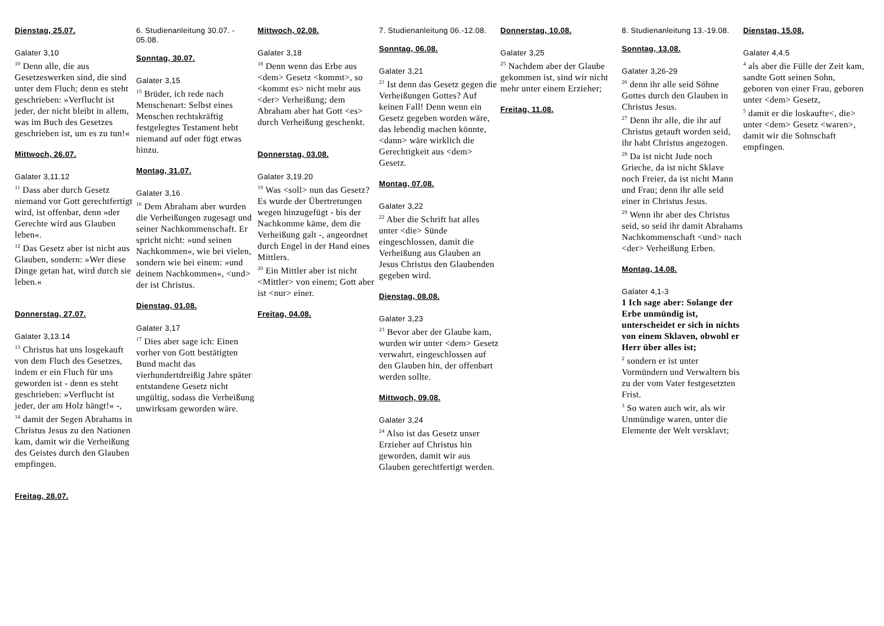Dienstag, 25.07.
Galater 3,10
<sup>10</sup> Denn alle, die aus Gesetzeswerken sind, die sind unter dem Fluch; denn es steht geschrieben: »Verflucht ist jeder, der nicht bleibt in allem, was im Buch des Gesetzes geschrieben ist, um es zu tun!«
Mittwoch, 26.07.
Galater 3,11.12
<sup>11</sup> Dass aber durch Gesetz niemand vor Gott gerechtfertigt wird, ist offenbar, denn »der Gerechte wird aus Glauben leben«.
<sup>12</sup> Das Gesetz aber ist nicht aus Glauben, sondern: »Wer diese Dinge getan hat, wird durch sie leben.«
Donnerstag, 27.07.
Galater 3,13.14
<sup>13</sup> Christus hat uns losgekauft von dem Fluch des Gesetzes, indem er ein Fluch für uns geworden ist - denn es steht geschrieben: »Verflucht ist jeder, der am Holz hängt!« -,
<sup>14</sup> damit der Segen Abrahams in Christus Jesus zu den Nationen kam, damit wir die Verheißung des Geistes durch den Glauben empfingen.
Freitag, 28.07.
6. Studienanleitung 30.07. - 05.08.
Sonntag, 30.07.
Galater 3,15
<sup>15</sup> Brüder, ich rede nach Menschenart: Selbst eines Menschen rechtskräftig festgelegtes Testament hebt niemand auf oder fügt etwas hinzu.
Montag, 31.07.
Galater 3,16
<sup>16</sup> Dem Abraham aber wurden die Verheißungen zugesagt und seiner Nachkommenschaft. Er spricht nicht: »und seinen Nachkommen«, wie bei vielen, sondern wie bei einem: »und deinem Nachkommen«, <und> der ist Christus.
Dienstag, 01.08.
Galater 3,17
<sup>17</sup> Dies aber sage ich: Einen vorher von Gott bestätigten Bund macht das vierhundertdreißig Jahre später entstandene Gesetz nicht ungültig, sodass die Verheißung unwirksam geworden wäre.
Mittwoch, 02.08.
Galater 3,18
<sup>18</sup> Denn wenn das Erbe aus <dem> Gesetz <kommt>, so <kommt es> nicht mehr aus <der> Verheißung; dem Abraham aber hat Gott <es> durch Verheißung geschenkt.
Donnerstag, 03.08.
Galater 3,19.20
<sup>19</sup> Was <soll> nun das Gesetz? Es wurde der Übertretungen wegen hinzugefügt - bis der Nachkomme käme, dem die Verheißung galt -, angeordnet durch Engel in der Hand eines Mittlers.
<sup>20</sup> Ein Mittler aber ist nicht <Mittler> von einem; Gott aber ist <nur> einer.
Freitag, 04.08.
7. Studienanleitung 06.-12.08.
Sonntag, 06.08.
Galater 3,21
<sup>21</sup> Ist denn das Gesetz gegen die Verheißungen Gottes? Auf keinen Fall! Denn wenn ein Gesetz gegeben worden wäre, das lebendig machen könnte, <dann> wäre wirklich die Gerechtigkeit aus <dem> Gesetz.
Montag, 07.08.
Galater 3,22
<sup>22</sup> Aber die Schrift hat alles unter <die> Sünde eingeschlossen, damit die Verheißung aus Glauben an Jesus Christus den Glaubenden gegeben wird.
Dienstag, 08.08.
Galater 3,23
<sup>23</sup> Bevor aber der Glaube kam, wurden wir unter <dem> Gesetz verwahrt, eingeschlossen auf den Glauben hin, der offenbart werden sollte.
Mittwoch, 09.08.
Galater 3,24
<sup>24</sup> Also ist das Gesetz unser Erzieher auf Christus hin geworden, damit wir aus Glauben gerechtfertigt werden.
Donnerstag, 10.08.
Galater 3,25
<sup>25</sup> Nachdem aber der Glaube gekommen ist, sind wir nicht mehr unter einem Erzieher;
Freitag, 11.08.
8. Studienanleitung 13.-19.08.
Sonntag, 13.08.
Galater 3,26-29
<sup>26</sup> denn ihr alle seid Söhne Gottes durch den Glauben in Christus Jesus.
<sup>27</sup> Denn ihr alle, die ihr auf Christus getauft worden seid, ihr habt Christus angezogen.
<sup>28</sup> Da ist nicht Jude noch Grieche, da ist nicht Sklave noch Freier, da ist nicht Mann und Frau; denn ihr alle seid einer in Christus Jesus.
<sup>29</sup> Wenn ihr aber des Christus seid, so seid ihr damit Abrahams Nachkommenschaft <und> nach <der> Verheißung Erben.
Montag, 14.08.
Galater 4,1-3
1 Ich sage aber: Solange der Erbe unmündig ist, unterscheidet er sich in nichts von einem Sklaven, obwohl er Herr über alles ist;
<sup>2</sup> sondern er ist unter Vormündern und Verwaltern bis zu der vom Vater festgesetzten Frist.
<sup>3</sup> So waren auch wir, als wir Unmündige waren, unter die Elemente der Welt versklavt;
Dienstag, 15.08.
Galater 4,4.5
<sup>4</sup> als aber die Fülle der Zeit kam, sandte Gott seinen Sohn, geboren von einer Frau, geboren unter <dem> Gesetz,
<sup>5</sup> damit er die loskaufte<, die> unter <dem> Gesetz <waren>, damit wir die Sohnschaft empfingen.